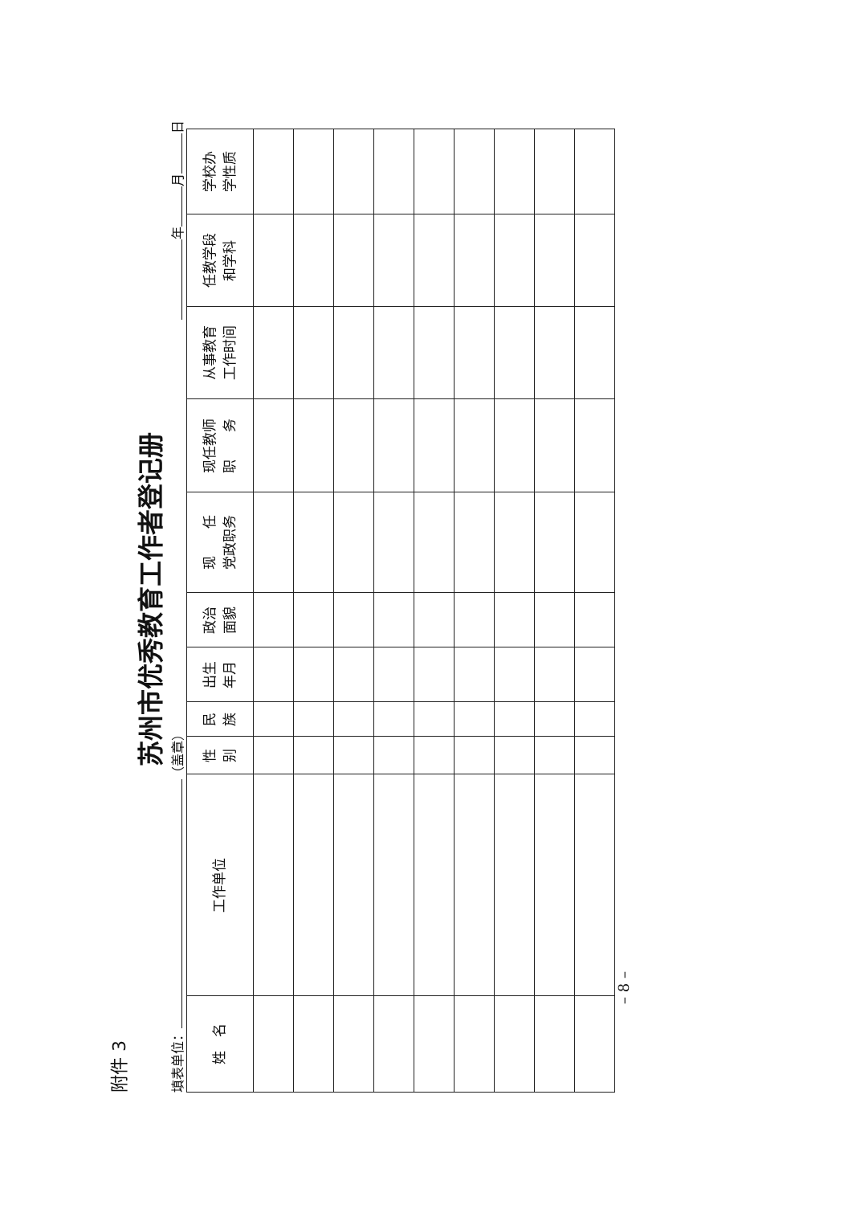附件 3
苏州市优秀教育工作者登记册
填表单位： （盖章） 年 月 日
| 姓 名 | 工作单位 | 性 别 | 民 族 | 出生 年月 | 政治 面貌 | 现 任 党政职务 | 现任教师 职 务 | 从事教育 工作时间 | 任教学段 和学科 | 学校办 学性质 |
| --- | --- | --- | --- | --- | --- | --- | --- | --- | --- | --- |
– 8 –